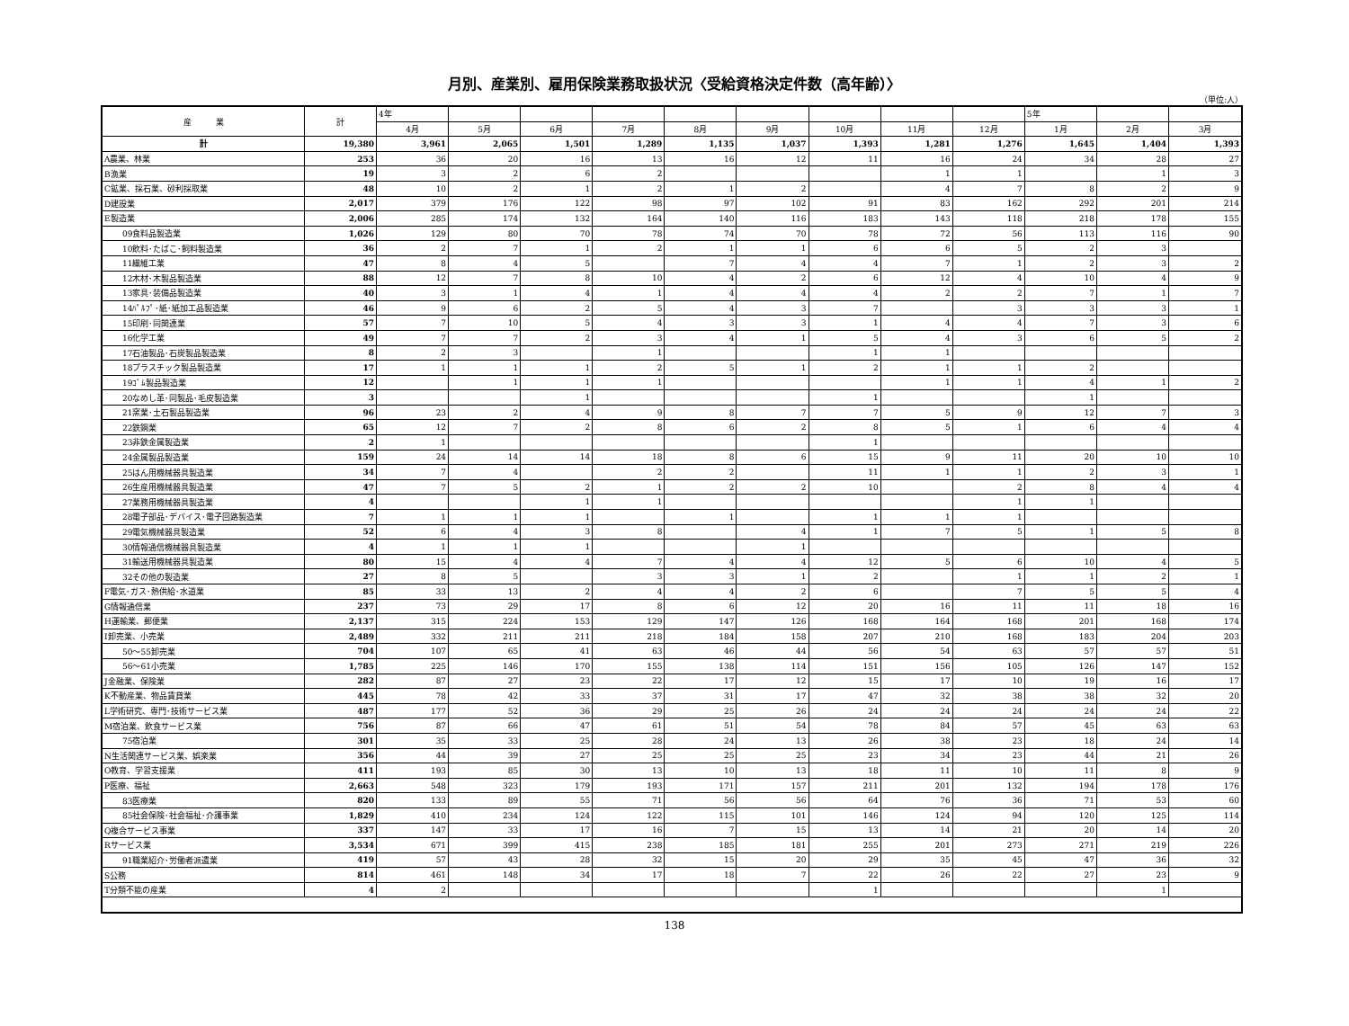月別、産業別、雇用保険業務取扱状況〈受給資格決定件数（高年齢）〉
（単位:人）
| 産 業 | 計 | 4年 | | | | | | | | | 5年 | | |
| --- | --- | --- | --- | --- | --- | --- | --- | --- | --- | --- | --- | --- | --- |
| | | 4月 | 5月 | 6月 | 7月 | 8月 | 9月 | 10月 | 11月 | 12月 | 1月 | 2月 | 3月 |
| 計 | 19,380 | 3,961 | 2,065 | 1,501 | 1,289 | 1,135 | 1,037 | 1,393 | 1,281 | 1,276 | 1,645 | 1,404 | 1,393 |
| A農業、林業 | 253 | 36 | 20 | 16 | 13 | 16 | 12 | 11 | 16 | 24 | 34 | 28 | 27 |
| B漁業 | 19 | 3 | 2 | 6 | 2 | | | | 1 | 1 | | 1 | 3 |
| C鉱業、採石業、砂利採取業 | 48 | 10 | 2 | 1 | 2 | 1 | 2 | | 4 | 7 | 8 | 2 | 9 |
| D建設業 | 2,017 | 379 | 176 | 122 | 98 | 97 | 102 | 91 | 83 | 162 | 292 | 201 | 214 |
| E製造業 | 2,006 | 285 | 174 | 132 | 164 | 140 | 116 | 183 | 143 | 118 | 218 | 178 | 155 |
| 09食料品製造業 | 1,026 | 129 | 80 | 70 | 78 | 74 | 70 | 78 | 72 | 56 | 113 | 116 | 90 |
| 10飲料･たばこ･飼料製造業 | 36 | 2 | 7 | 1 | 2 | 1 | 1 | 6 | 6 | 5 | 2 | 3 | |
| 11繊維工業 | 47 | 8 | 4 | 5 | | 7 | 4 | 4 | 7 | 1 | 2 | 3 | 2 |
| 12木材･木製品製造業 | 88 | 12 | 7 | 8 | 10 | 4 | 2 | 6 | 12 | 4 | 10 | 4 | 9 |
| 13家具･装備品製造業 | 40 | 3 | 1 | 4 | 1 | 4 | 4 | 4 | 2 | 2 | 7 | 1 | 7 |
| 14ﾊﾟﾙﾌﾟ･紙･紙加工品製造業 | 46 | 9 | 6 | 2 | 5 | 4 | 3 | 7 | | 3 | 3 | 3 | 1 |
| 15印刷･同関連業 | 57 | 7 | 10 | 5 | 4 | 3 | 3 | 1 | 4 | 4 | 7 | 3 | 6 |
| 16化学工業 | 49 | 7 | 7 | 2 | 3 | 4 | 1 | 5 | 4 | 3 | 6 | 5 | 2 |
| 17石油製品･石炭製品製造業 | 8 | 2 | 3 | | 1 | | | 1 | 1 | | | | |
| 18プラスチック製品製造業 | 17 | 1 | 1 | 1 | 2 | 5 | 1 | 2 | 1 | 1 | 2 | | |
| 19ｺﾞﾑ製品製造業 | 12 | | 1 | 1 | 1 | | | | 1 | 1 | 4 | 1 | 2 |
| 20なめし革･同製品･毛皮製造業 | 3 | | | 1 | | | | 1 | | | 1 | | |
| 21窯業･土石製品製造業 | 96 | 23 | 2 | 4 | 9 | 8 | 7 | 7 | 5 | 9 | 12 | 7 | 3 |
| 22鉄鋼業 | 65 | 12 | 7 | 2 | 8 | 6 | 2 | 8 | 5 | 1 | 6 | 4 | 4 |
| 23非鉄金属製造業 | 2 | 1 | | | | | | 1 | | | | | |
| 24金属製品製造業 | 159 | 24 | 14 | 14 | 18 | 8 | 6 | 15 | 9 | 11 | 20 | 10 | 10 |
| 25はん用機械器具製造業 | 34 | 7 | 4 | | 2 | 2 | | 11 | 1 | 1 | 2 | 3 | 1 |
| 26生産用機械器具製造業 | 47 | 7 | 5 | 2 | 1 | 2 | 2 | 10 | | 2 | 8 | 4 | 4 |
| 27業務用機械器具製造業 | 4 | | | 1 | 1 | | | | | 1 | 1 | | |
| 28電子部品･デバイス･電子回路製造業 | 7 | 1 | 1 | 1 | | 1 | | 1 | 1 | 1 | | | |
| 29電気機械器具製造業 | 52 | 6 | 4 | 3 | 8 | | 4 | 1 | 7 | 5 | 1 | 5 | 8 |
| 30情報通信機械器具製造業 | 4 | 1 | 1 | 1 | | | 1 | | | | | | |
| 31輸送用機械器具製造業 | 80 | 15 | 4 | 4 | 7 | 4 | 4 | 12 | 5 | 6 | 10 | 4 | 5 |
| 32その他の製造業 | 27 | 8 | 5 | | 3 | 3 | 1 | 2 | | 1 | 1 | 2 | 1 |
| F電気･ガス･熱供給･水道業 | 85 | 33 | 13 | 2 | 4 | 4 | 2 | 6 | | 7 | 5 | 5 | 4 |
| G情報通信業 | 237 | 73 | 29 | 17 | 8 | 6 | 12 | 20 | 16 | 11 | 11 | 18 | 16 |
| H運輸業、郵便業 | 2,137 | 315 | 224 | 153 | 129 | 147 | 126 | 168 | 164 | 168 | 201 | 168 | 174 |
| I卸売業、小売業 | 2,489 | 332 | 211 | 211 | 218 | 184 | 158 | 207 | 210 | 168 | 183 | 204 | 203 |
| 50～55卸売業 | 704 | 107 | 65 | 41 | 63 | 46 | 44 | 56 | 54 | 63 | 57 | 57 | 51 |
| 56～61小売業 | 1,785 | 225 | 146 | 170 | 155 | 138 | 114 | 151 | 156 | 105 | 126 | 147 | 152 |
| J金融業、保険業 | 282 | 87 | 27 | 23 | 22 | 17 | 12 | 15 | 17 | 10 | 19 | 16 | 17 |
| K不動産業、物品賃貸業 | 445 | 78 | 42 | 33 | 37 | 31 | 17 | 47 | 32 | 38 | 38 | 32 | 20 |
| L学術研究、専門･技術サービス業 | 487 | 177 | 52 | 36 | 29 | 25 | 26 | 24 | 24 | 24 | 24 | 24 | 22 |
| M宿泊業、飲食サービス業 | 756 | 87 | 66 | 47 | 61 | 51 | 54 | 78 | 84 | 57 | 45 | 63 | 63 |
| 75宿泊業 | 301 | 35 | 33 | 25 | 28 | 24 | 13 | 26 | 38 | 23 | 18 | 24 | 14 |
| N生活関連サービス業、娯楽業 | 356 | 44 | 39 | 27 | 25 | 25 | 25 | 23 | 34 | 23 | 44 | 21 | 26 |
| O教育、学習支援業 | 411 | 193 | 85 | 30 | 13 | 10 | 13 | 18 | 11 | 10 | 11 | 8 | 9 |
| P医療、福祉 | 2,663 | 548 | 323 | 179 | 193 | 171 | 157 | 211 | 201 | 132 | 194 | 178 | 176 |
| 83医療業 | 820 | 133 | 89 | 55 | 71 | 56 | 56 | 64 | 76 | 36 | 71 | 53 | 60 |
| 85社会保険･社会福祉･介護事業 | 1,829 | 410 | 234 | 124 | 122 | 115 | 101 | 146 | 124 | 94 | 120 | 125 | 114 |
| Q複合サービス事業 | 337 | 147 | 33 | 17 | 16 | 7 | 15 | 13 | 14 | 21 | 20 | 14 | 20 |
| Rサービス業 | 3,534 | 671 | 399 | 415 | 238 | 185 | 181 | 255 | 201 | 273 | 271 | 219 | 226 |
| 91職業紹介･労働者派遣業 | 419 | 57 | 43 | 28 | 32 | 15 | 20 | 29 | 35 | 45 | 47 | 36 | 32 |
| S公務 | 814 | 461 | 148 | 34 | 17 | 18 | 7 | 22 | 26 | 22 | 27 | 23 | 9 |
| T分類不能の産業 | 4 | 2 | | | | | | 1 | | | | 1 | |
138